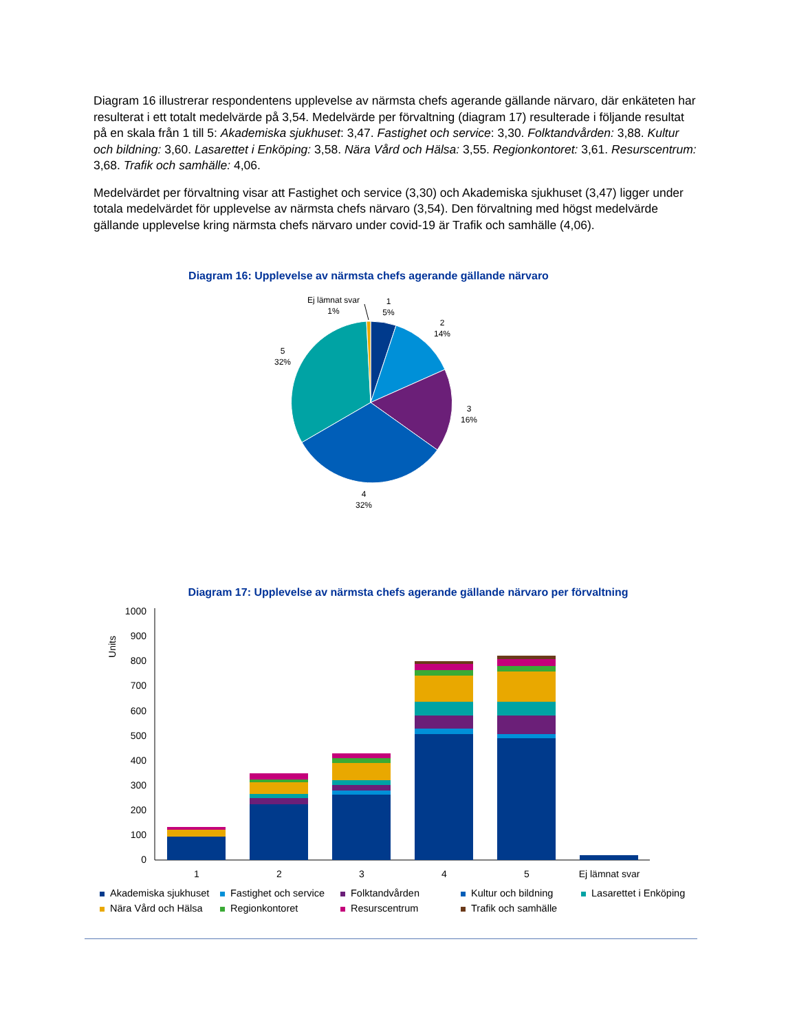Diagram 16 illustrerar respondentens upplevelse av närmsta chefs agerande gällande närvaro, där enkäteten har resulterat i ett totalt medelvärde på 3,54. Medelvärde per förvaltning (diagram 17) resulterade i följande resultat på en skala från 1 till 5: Akademiska sjukhuset: 3,47. Fastighet och service: 3,30. Folktandvården: 3,88. Kultur och bildning: 3,60. Lasarettet i Enköping: 3,58. Nära Vård och Hälsa: 3,55. Regionkontoret: 3,61. Resurscentrum: 3,68. Trafik och samhälle: 4,06.
Medelvärdet per förvaltning visar att Fastighet och service (3,30) och Akademiska sjukhuset (3,47) ligger under totala medelvärdet för upplevelse av närmsta chefs närvaro (3,54). Den förvaltning med högst medelvärde gällande upplevelse kring närmsta chefs närvaro under covid-19 är Trafik och samhälle (4,06).
Diagram 16: Upplevelse av närmsta chefs agerande gällande närvaro
Ej lämnat svar
1%
1
5%
2
14%
3
16%
4
32%
5
32%
Diagram 17: Upplevelse av närmsta chefs agerande gällande närvaro per förvaltning
Units
1000
900
800
700
600
500
400
300
200
100
0
1
2
3
4
5
Ej lämnat svar
Akademiska sjukhuset Fastighet och service Folktandvården Kultur och bildning Lasarettet i Enköping Nära Vård och Hälsa Regionkontoret Resurscentrum Trafik och samhälle